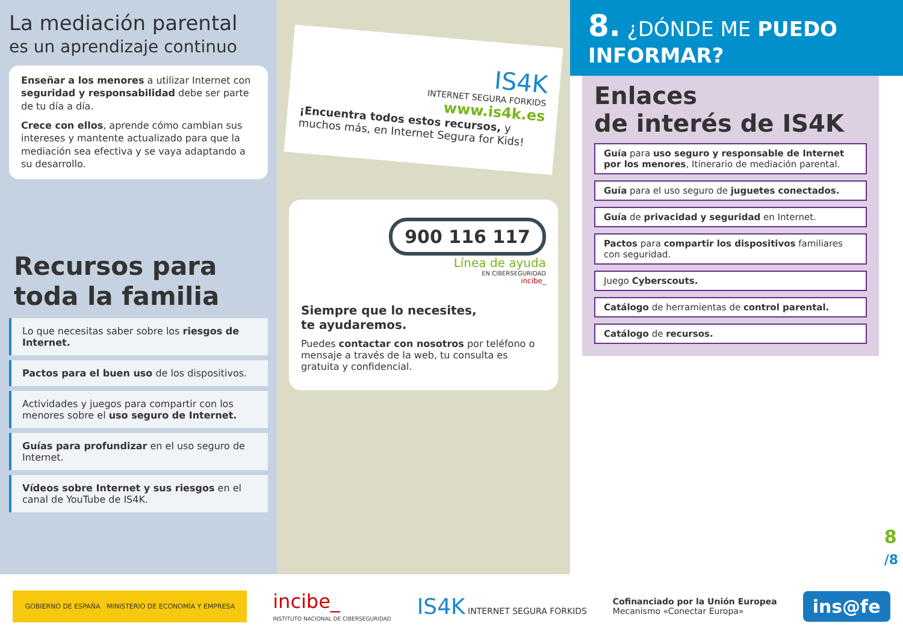La mediación parental
es un aprendizaje continuo
Enseñar a los menores a utilizar Internet con seguridad y responsabilidad debe ser parte de tu día a día.
Crece con ellos, aprende cómo cambian sus intereses y mantente actualizado para que la mediación sea efectiva y se vaya adaptando a su desarrollo.
Recursos para toda la familia
Lo que necesitas saber sobre los riesgos de Internet.
Pactos para el buen uso de los dispositivos.
Actividades y juegos para compartir con los menores sobre el uso seguro de Internet.
Guías para profundizar en el uso seguro de Internet.
Vídeos sobre Internet y sus riesgos en el canal de YouTube de IS4K.
IS4K
INTERNET SEGURA FORKIDS
www.is4k.es
¡Encuentra todos estos recursos, y muchos más, en Internet Segura for Kids!
900 116 117
Línea de ayuda
EN CIBERSEGURIDAD
incibe_
Siempre que lo necesites,
te ayudaremos.
Puedes contactar con nosotros por teléfono o mensaje a través de la web, tu consulta es gratuita y confidencial.
8. ¿DÓNDE ME PUEDO INFORMAR?
Enlaces
de interés de IS4K
Guía para uso seguro y responsable de Internet por los menores, Itinerario de mediación parental.
Guía para el uso seguro de juguetes conectados.
Guía de privacidad y seguridad en Internet.
Pactos para compartir los dispositivos familiares con seguridad.
Juego Cyberscouts.
Catálogo de herramientas de control parental.
Catálogo de recursos.
8
/8
GOBIERNO DE ESPAÑA MINISTERIO DE ECONOMÍA Y EMPRESA
incibe_
INSTITUTO NACIONAL DE CIBERSEGURIDAD
IS4K INTERNET SEGURA FORKIDS
Cofinanciado por la Unión Europea
Mecanismo «Conectar Europa»
ins@fe